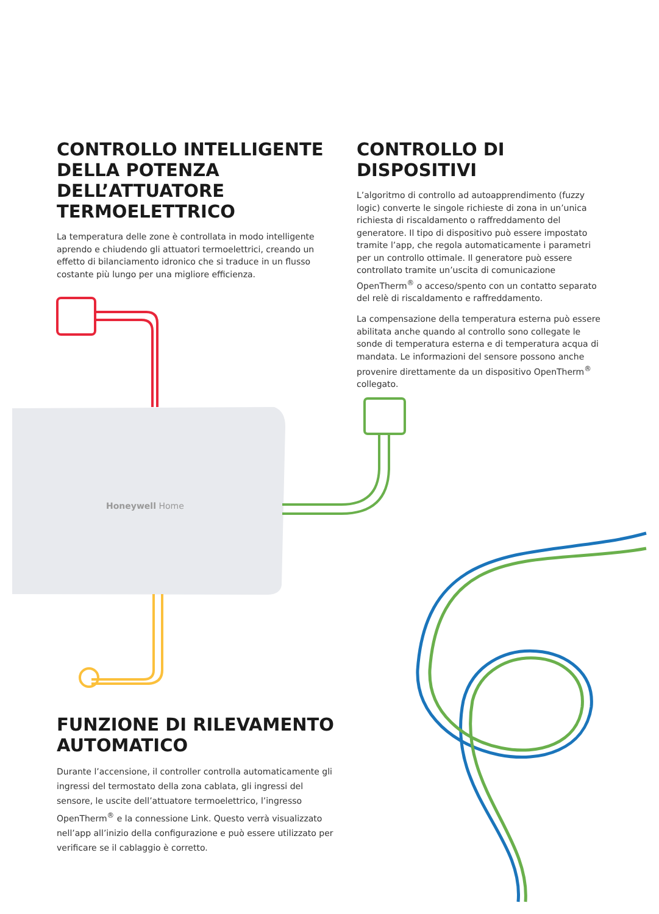CONTROLLO INTELLIGENTE DELLA POTENZA DELL’ATTUATORE TERMOELETTRICO
La temperatura delle zone è controllata in modo intelligente aprendo e chiudendo gli attuatori termoelettrici, creando un effetto di bilanciamento idronico che si traduce in un flusso costante più lungo per una migliore efficienza.
CONTROLLO DI DISPOSITIVI
L’algoritmo di controllo ad autoapprendimento (fuzzy logic) converte le singole richieste di zona in un’unica richiesta di riscaldamento o raffreddamento del generatore. Il tipo di dispositivo può essere impostato tramite l’app, che regola automaticamente i parametri per un controllo ottimale. Il generatore può essere controllato tramite un’uscita di comunicazione OpenTherm<sup>®</sup> o acceso/spento con un contatto separato del relè di riscaldamento e raffreddamento.
La compensazione della temperatura esterna può essere abilitata anche quando al controllo sono collegate le sonde di temperatura esterna e di temperatura acqua di mandata. Le informazioni del sensore possono anche provenire direttamente da un dispositivo OpenTherm<sup>®</sup> collegato.
Honeywell Home
FUNZIONE DI RILEVAMENTO AUTOMATICO
Durante l’accensione, il controller controlla automaticamente gli ingressi del termostato della zona cablata, gli ingressi del sensore, le uscite dell’attuatore termoelettrico, l’ingresso OpenTherm<sup>®</sup> e la connessione Link. Questo verrà visualizzato nell’app all’inizio della configurazione e può essere utilizzato per verificare se il cablaggio è corretto.